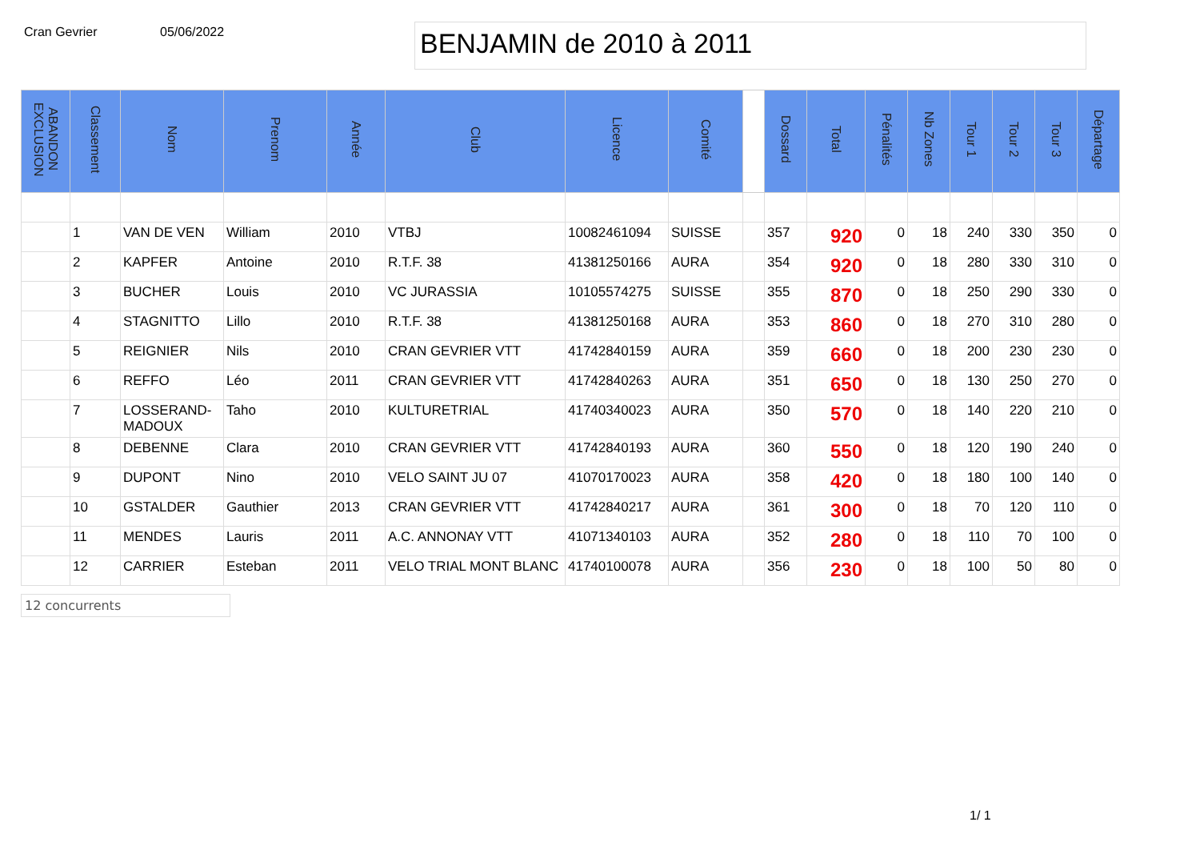Cran Gevrier 05/06/2022
BENJAMIN de 2010 à 2011
| ABANDON EXCLUSION | Classement | Nom | Prenom | Année | Club | Licence | Comité | | Dossard | Total | Pénalités | Nb Zones | Tour 1 | Tour 2 | Tour 3 | Départage |
| --- | --- | --- | --- | --- | --- | --- | --- | --- | --- | --- | --- | --- | --- | --- | --- | --- |
| | 1 | VAN DE VEN | William | 2010 | VTBJ | 10082461094 | SUISSE | | 357 | 920 | 0 | 18 | 240 | 330 | 350 | 0 |
| | 2 | KAPFER | Antoine | 2010 | R.T.F. 38 | 41381250166 | AURA | | 354 | 920 | 0 | 18 | 280 | 330 | 310 | 0 |
| | 3 | BUCHER | Louis | 2010 | VC JURASSIA | 10105574275 | SUISSE | | 355 | 870 | 0 | 18 | 250 | 290 | 330 | 0 |
| | 4 | STAGNITTO | Lillo | 2010 | R.T.F. 38 | 41381250168 | AURA | | 353 | 860 | 0 | 18 | 270 | 310 | 280 | 0 |
| | 5 | REIGNIER | Nils | 2010 | CRAN GEVRIER VTT | 41742840159 | AURA | | 359 | 660 | 0 | 18 | 200 | 230 | 230 | 0 |
| | 6 | REFFO | Léo | 2011 | CRAN GEVRIER VTT | 41742840263 | AURA | | 351 | 650 | 0 | 18 | 130 | 250 | 270 | 0 |
| | 7 | LOSSERAND-MADOUX | Taho | 2010 | KULTURETRIAL | 41740340023 | AURA | | 350 | 570 | 0 | 18 | 140 | 220 | 210 | 0 |
| | 8 | DEBENNE | Clara | 2010 | CRAN GEVRIER VTT | 41742840193 | AURA | | 360 | 550 | 0 | 18 | 120 | 190 | 240 | 0 |
| | 9 | DUPONT | Nino | 2010 | VELO SAINT JU 07 | 41070170023 | AURA | | 358 | 420 | 0 | 18 | 180 | 100 | 140 | 0 |
| | 10 | GSTALDER | Gauthier | 2013 | CRAN GEVRIER VTT | 41742840217 | AURA | | 361 | 300 | 0 | 18 | 70 | 120 | 110 | 0 |
| | 11 | MENDES | Lauris | 2011 | A.C. ANNONAY VTT | 41071340103 | AURA | | 352 | 280 | 0 | 18 | 110 | 70 | 100 | 0 |
| | 12 | CARRIER | Esteban | 2011 | VELO TRIAL MONT BLANC | 41740100078 | AURA | | 356 | 230 | 0 | 18 | 100 | 50 | 80 | 0 |
12 concurrents
1/ 1